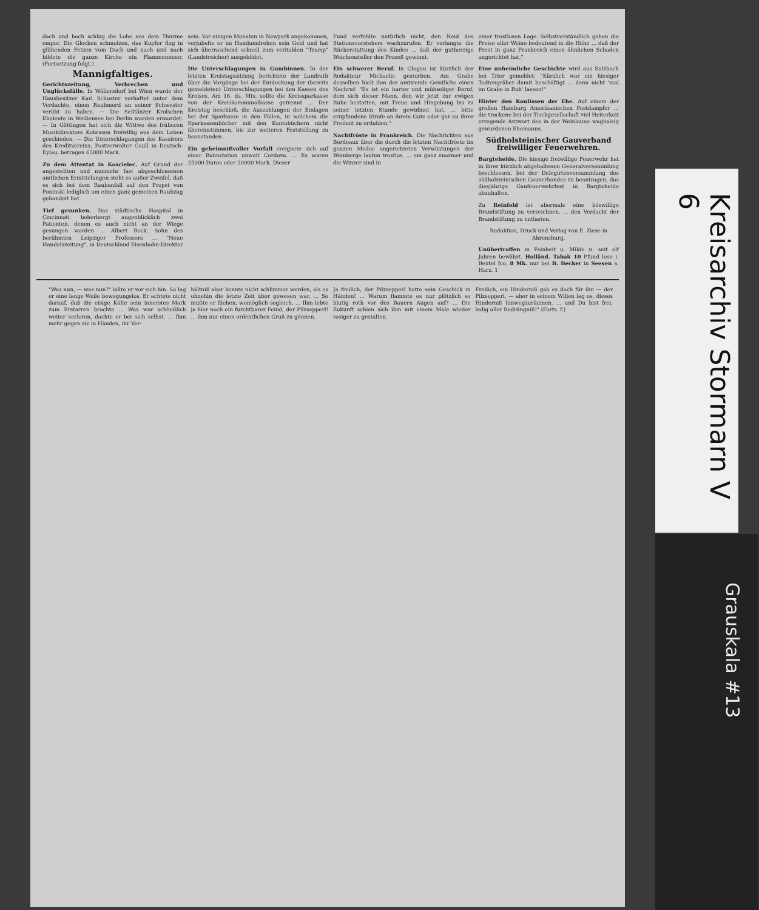dach und hoch schlug die Lohe aus dem Thurme empor. Die Glocken schmolzen, das Kupfer flog in glühenden Fetzen vom Dach und nach und nach bildete die ganze Kirche ein Flammenmeer. (Fortsetzung folgt.)
Mannigfaltiges.
Gerichtszeitung, Verbrechen und Unglücksfälle. In Wöllersdorf bei Wien wurde der Hausbesitzer Karl Schuster verhaftet unter dem Verdachte, einen Raubmord an seiner Schwester verübt zu haben. — Die Seiltänzer Krolschen Eheleute in Weißensee bei Berlin wurden ermordet. — In Göttingen hat sich die Wittwe des früheren Musikdirektors Kohrssen freiwillig aus dem Leben geschieden. — Die Unterschlagungen des Kassirers des Kreditvereins, Postverwalter Gaull in Deutsch-Eylau, betragen 65000 Mark.
Zu dem Attentat in Koscielec. Auf Grund der angestellten und nunmehr fast abgeschlossenen amtlichen Ermittelungen steht es außer Zweifel, daß es sich bei dem Raubanfall auf den Propst von Poninski lediglich um einen ganz gemeinen Raubzug gehandelt hat.
Tief gesunken. Das städtische Hospital in Cincinnati beherbergt augenblicklich zwei Patienten, denen es auch nicht an der Wiege gesungen worden ... Albert Bock, Sohn des berühmten Leipziger Professors ... "Neue Handelszeitung", in Deutschland Eisenbahn-Direktor
sein. Vor einigen Monaten in Newyork angekommen, verjubelte er im Handumdrehen sein Geld und hat sich überraschend schnell zum veritablen "Tramp" (Landstreicher) ausgebildet.
Die Unterschlagungen in Gumbinnen. In der letzten Kreistagssitzung berichtete der Landrath über die Vorgänge bei der Entdeckung der (bereits gemeldeten) Unterschlagungen bei den Kassen des Kreises. Am 16. ds. Mts. sollte die Kreissparkasse von der Kreiskommunalkasse getrennt ... Der Kreistag beschloß, die Auszahlungen der Einlagen bei der Sparkasse in den Fällen, in welchem die Sparkassenbücher mit den Kontobüchern nicht übereinstimmen, bis zur weiteren Feststellung zu beanstanden.
Ein geheimnißvoller Vorfall ereignete sich auf einer Bahnstation unweit Cordova. ... Es waren 25000 Duros oder 20000 Mark. Dieser
Fund verfehlte natürlich nicht, den Neid des Stationsvorstehers wachzurufen. Er verlangte die Rückerstattung des Kindes ... daß der gutherzige Weichensteller den Prozeß gewinnt.
Ein schwerer Beruf. In Glogau ist kürzlich der Redakteur Michaelis gestorben. Am Grabe desselben hielt ihm der amtirende Geistliche einen Nachruf: "Es ist ein harter und mühseliger Beruf, dem sich dieser Mann, den wir jetzt zur ewigen Ruhe bestatten, mit Treue und Hingebung bis zu seiner letzten Stunde gewidmet hat. ... bitte ernpfundene Strafe an ihrem Gute oder gar an ihrer Freiheit zu erdulden."
Nachtfröste in Frankreich. Die Nachrichten aus Bordeaux über die durch die letzten Nachtfröste im ganzen Medoc angerichteten Verwüstungen der Weinberge lauten trostlos. ... ein ganz enormer und die Winzer sind in
einer trostlosen Lage. Selbstverständlich gehen die Preise aller Weine bedeutend in die Höhe ... daß der Frost in ganz Frankreich einen ähnlichen Schaden angerichtet hat."
Eine unheimliche Geschichte wird aus Sulzbach bei Trier gemeldet: "Kürzlich war ein hiesiger Todtengräber damit beschäftigt ... denn nicht 'mal im Grabe in Ruh' lassen!"
Hinter den Koulissen der Ehe. Auf einem der großen Hamburg Amerikanischen Postdampfer ... die trockene bei der Tischgesellschaft viel Heiterkeit erregende Antwort des in der Weinlaune waghalsig gewordenen Ehemanns.
Südholsteinischer Gauverband freiwilliger Feuerwehren.
Bargteheide. Die hiesige freiwillige Feuerwehr hat in ihrer kürzlich abgehaltenen Generalversammlung beschlossen, bei der Delegirtenversammlung des südholsteinischen Gauverbandes zu beantragen, das diesjährige Gaufeuerwehrfest in Bargteheide abzuhalten.
Zu Reinfeld ist abermals eine böswillige Brandstiftung zu verzeichnen. ... den Verdacht der Brandstiftung zu entlasten.
Redaktion, Druck und Verlag von E. Ziese in Ahrensburg.
Unübertroffen in Feinheit u. Milde u. seit elf Jahren bewährt. Holländ. Tabak 10 Pfund lose i. Beutel fco. 8 Mk. nur bei B. Becker in Seesen a. Harz. 1
"Was nun, — was nun?" lallte er vor sich hin. So lag er eine lange Weile bewegungslos. Er achtete nicht darauf, daß die eisige Kälte sein innerstes Mark zum Erstarren brachte ... Was war schließlich weiter verloren, dachte er bei sich selbst. ... Ihm mehr gegen sie in Händen, ihr Ver-
hältniß aber konnte nicht schlimmer werden, als es ohnehin die letzte Zeit über gewesen war. ... So mußte er fliehen, womöglich sogleich. ... Ihm lebte ja hier noch ein furchtbarer Feind, der Pilzsepperl! ... ihm nur einen ordentlichen Gruß zu gönnen.
Ja freilich, der Pilzsepperl hatte sein Geschick in Händen! ... Warum flammte es nur plötzlich so blutig roth vor des Bauern Augen auf? ... Die Zukunft schien sich ihm mit einem Male wieder rosiger zu gestalten.
Freilich, ein Hinderniß gab es doch für ihn — der Pilzsepperl, — aber in seinem Willen lag es, dieses Hinderniß hinwegzuräumen. ... und Du bist frei, ledig aller Bedrängniß!" (Forts. f.)
Kreisarchiv Stormarn V 6
Grauskala #13